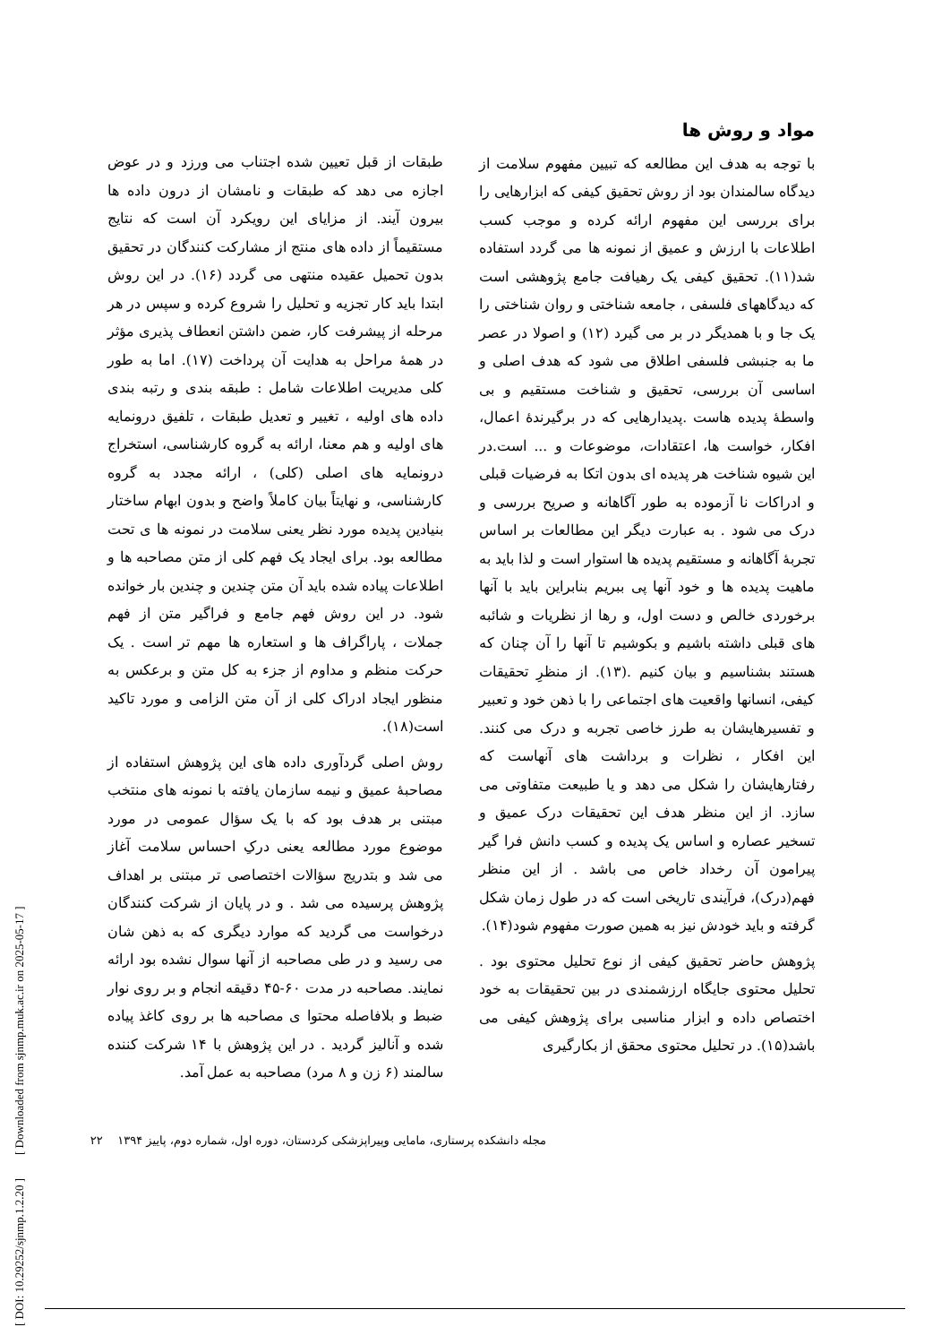[ DOI: 10.29252/sjnmp.1.2.20 ] [ Downloaded from sjnmp.muk.ac.ir on 2025-05-17 ]
مواد و روش ها
با توجه به هدف این مطالعه که تبیین مفهوم سلامت از دیدگاه سالمندان بود از روش تحقیق کیفی که ابزارهایی را برای بررسی این مفهوم ارائه کرده و موجب کسب اطلاعات با ارزش و عمیق از نمونه ها می گردد استفاده شد(۱۱). تحقیق کیفی یک رهیافت جامع پژوهشی است که دیدگاههای فلسفی ، جامعه شناختی و روان شناختی را یک جا و با همدیگر در بر می گیرد (۱۲) و اصولا در عصر ما به جنبشی فلسفی اطلاق می شود که هدف اصلی و اساسی آن بررسی، تحقیق و شناخت مستقیم و بی واسطهٔ پدیده هاست .پدیدارهایی که در برگیرندهٔ اعمال، افکار، خواست ها، اعتقادات، موضوعات و ... است.در این شیوه شناخت هر پدیده ای بدون اتکا به فرضیات قبلی و ادراکات نا آزموده به طور آگاهانه و صریح بررسی و درک می شود . به عبارت دیگر این مطالعات بر اساس تجربهٔ آگاهانه و مستقیم پدیده ها استوار است و لذا باید به ماهیت پدیده ها و خود آنها پی ببریم بنابراین باید با آنها برخوردی خالص و دست اول، و رها از نظریات و شائبه های قبلی داشته باشیم و بکوشیم تا آنها را آن چنان که هستند بشناسیم و بیان کنیم .(۱۳). از منظرِ تحقیقات کیفی، انسانها واقعیت های اجتماعی را با ذهن خود و تعبیر و تفسیرهایشان به طرز خاصی تجربه و درک می کنند. این افکار ، نظرات و برداشت های آنهاست که رفتارهایشان را شکل می دهد و یا طبیعت متفاوتی می سازد. از این منظر هدف این تحقیقات درک عمیق و تسخیر عصاره و اساس یک پدیده و کسب دانش فرا گیر پیرامون آن رخداد خاص می باشد . از این منظر فهم(درک)، فرآیندی تاریخی است که در طول زمان شکل گرفته و باید خودش نیز به همین صورت مفهوم شود(۱۴).
پژوهش حاضر تحقیق کیفی از نوع تحلیل محتوی بود . تحلیل محتوی جایگاه ارزشمندی در بین تحقیقات به خود اختصاص داده و ابزار مناسبی برای پژوهش کیفی می باشد(۱۵). در تحلیل محتوی محقق از بکارگیری
طبقات از قبل تعیین شده اجتناب می ورزد و در عوض اجازه می دهد که طبقات و نامشان از درون داده ها بیرون آیند. از مزایای این رویکرد آن است که نتایج مستقیماً از داده های منتج از مشارکت کنندگان در تحقیق بدون تحمیل عقیده منتهی می گردد (۱۶). در این روش ابتدا باید کار تجزیه و تحلیل را شروع کرده و سپس در هر مرحله از پیشرفت کار، ضمن داشتن انعطاف پذیری مؤثر در همهٔ مراحل به هدایت آن پرداخت (۱۷). اما به طور کلی مدیریت اطلاعات شامل : طبقه بندی و رتبه بندی داده های اولیه ، تغییر و تعدیل طبقات ، تلفیق درونمایه های اولیه و هم معنا، ارائه به گروه کارشناسی، استخراج درونمایه های اصلی (کلی) ، ارائه مجدد به گروه کارشناسی، و نهایتاً بیان کاملاً واضح و بدون ابهام ساختار بنیادین پدیده مورد نظر یعنی سلامت در نمونه ها ی تحت مطالعه بود. برای ایجاد یک فهم کلی از متن مصاحبه ها و اطلاعات پیاده شده باید آن متن چندین و چندین بار خوانده شود. در این روش فهم جامع و فراگیر متن از فهم جملات ، پاراگراف ها و استعاره ها مهم تر است . یک حرکت منظم و مداوم از جزء به کل متن و برعکس به منظور ایجاد ادراک کلی از آن متن الزامی و مورد تاکید است(۱۸).
روش اصلی گردآوری داده های این پژوهش استفاده از مصاحبهٔ عمیق و نیمه سازمان یافته با نمونه های منتخب مبتنی بر هدف بود که با یک سؤال عمومی در مورد موضوع مورد مطالعه یعنی درکِ احساس سلامت آغاز می شد و بتدریج سؤالات اختصاصی تر مبتنی بر اهداف پژوهش پرسیده می شد . و در پایان از شرکت کنندگان درخواست می گردید که موارد دیگری که به ذهن شان می رسید و در طی مصاحبه از آنها سوال نشده بود ارائه نمایند. مصاحبه در مدت ۶۰-۴۵ دقیقه انجام و بر روی نوار ضبط و بلافاصله محتوا ی مصاحبه ها بر روی کاغذ پیاده شده و آنالیز گردید . در این پژوهش با ۱۴ شرکت کننده سالمند (۶ زن و ۸ مرد) مصاحبه به عمل آمد.
مجله دانشکده پرستاری، مامایی وپیراپزشکی کردستان، دوره اول، شماره دوم، پاییز ۱۳۹۴ ۲۲